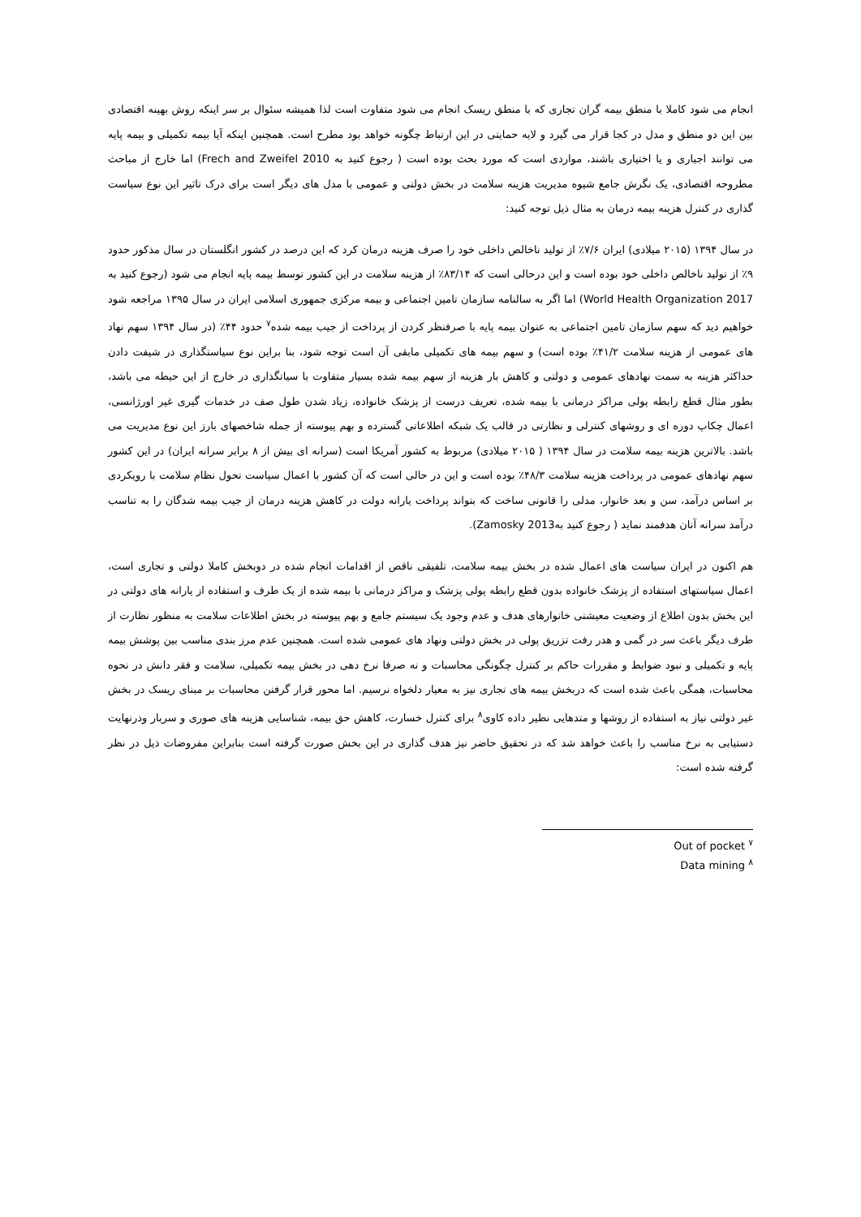انجام می شود کاملا با منطق بیمه گران تجاری که با منطق ریسک انجام می شود متفاوت است لذا همیشه سئوال بر سر اینکه روش بهینه اقتصادی بین این دو منطق و مدل در کجا قرار می گیرد و لایه حمایتی در این ارتباط چگونه خواهد بود مطرح است. همچنین اینکه آیا بیمه تکمیلی و بیمه پایه می توانند اجباری و یا اختیاری باشند، مواردی است که مورد بحث بوده است ( رجوع کنید به Frech and Zweifel 2010) اما خارج از مباحث مطروحه اقتصادی، یک نگرش جامع شیوه مدیریت هزینه سلامت در بخش دولتی و عمومی با مدل های دیگر است برای درک تاثیر این نوع سیاست گذاری در کنترل هزینه بیمه درمان به مثال ذیل توجه کنید:
در سال ۱۳۹۴ (۲۰۱۵ میلادی) ایران ۷/۶٪ از تولید ناخالص داخلی خود را صرف هزینه درمان کرد که این درصد در کشور انگلستان در سال مذکور حدود ۹٪ از تولید ناخالص داخلی خود بوده است و این درحالی است که ۸۳/۱۴٪ از هزینه سلامت در این کشور توسط بیمه پایه انجام می شود (رجوع کنید به World Health Organization 2017) اما اگر به سالنامه سازمان تامین اجتماعی و بیمه مرکزی جمهوری اسلامی ایران در سال ۱۳۹۵ مراجعه شود خواهیم دید که سهم سازمان تامین اجتماعی به عنوان بیمه پایه با صرفنظر کردن از پرداخت از جیب بیمه شده<sup>۷</sup> حدود ۴۴٪ (در سال ۱۳۹۴ سهم نهاد های عمومی از هزینه سلامت ۴۱/۲٪ بوده است) و سهم بیمه های تکمیلی مابقی آن است توجه شود، بنا براین نوع سیاستگذاری در شیفت دادن حداکثر هزینه به سمت نهادهای عمومی و دولتی و کاهش بار هزینه از سهم بیمه شده بسیار متفاوت با سیاتگذاری در خارج از این حیطه می باشد، بطور مثال قطع رابطه پولی مراکز درمانی با بیمه شده، تعریف درست از پزشک خانواده، زیاد شدن طول صف در خدمات گیری غیر اورژانسی، اعمال چکاپ دوره ای و روشهای کنترلی و نظارتی در قالب یک شبکه اطلاعاتی گسترده و بهم پیوسته از جمله شاخصهای بارز این نوع مدیریت می باشد. بالاترین هزینه بیمه سلامت در سال ۱۳۹۴ ( ۲۰۱۵ میلادی) مربوط به کشور آمریکا است (سرانه ای بیش از ۸ برابر سرانه ایران) در این کشور سهم نهادهای عمومی در پرداخت هزینه سلامت ۴۸/۳٪ بوده است و این در حالی است که آن کشور با اعمال سیاست تحول نظام سلامت با رویکردی بر اساس درآمد، سن و بعد خانوار، مدلی را قانونی ساخت که بتواند پرداخت یارانه دولت در کاهش هزینه درمان از جیب بیمه شدگان را به تناسب درآمد سرانه آنان هدفمند نماید ( رجوع کنید بهZamosky 2013).
هم اکنون در ایران سیاست های اعمال شده در بخش بیمه سلامت، تلفیقی ناقص از اقدامات انجام شده در دوبخش کاملا دولتی و تجاری است، اعمال سیاستهای استفاده از پزشک خانواده بدون قطع رابطه پولی پزشک و مراکز درمانی با بیمه شده از یک طرف و استفاده از یارانه های دولتی در این بخش بدون اطلاع از وضعیت معیشتی خانوارهای هدف و عدم وجود یک سیستم جامع و بهم پیوسته در بخش اطلاعات سلامت به منظور نظارت از طرف دیگر باعث سر در گمی و هدر رفت تزریق پولی در بخش دولتی ونهاد های عمومی شده است. همچنین عدم مرز بندی مناسب بین پوشش بیمه پایه و تکمیلی و نبود ضوابط و مقررات حاکم بر کنترل چگونگی محاسبات و نه صرفا نرخ دهی در بخش بیمه تکمیلی، سلامت و فقر دانش در نحوه محاسبات، همگی باعث شده است که دربخش بیمه های تجاری نیز به معیار دلخواه نرسیم. اما محور قرار گرفتن محاسبات بر مبنای ریسک در بخش غیر دولتی نیاز به استفاده از روشها و متدهایی نظیر داده کاوی<sup>۸</sup> برای کنترل خسارت، کاهش حق بیمه، شناسایی هزینه های صوری و سربار ودرنهایت دستیابی به نرخ مناسب را باعث خواهد شد که در تحقیق حاضر نیز هدف گذاری در این بخش صورت گرفته است بنابراین مفروضات ذیل در نظر گرفته شده است:
Out of pocket <sup>۷</sup>
Data mining <sup>۸</sup>